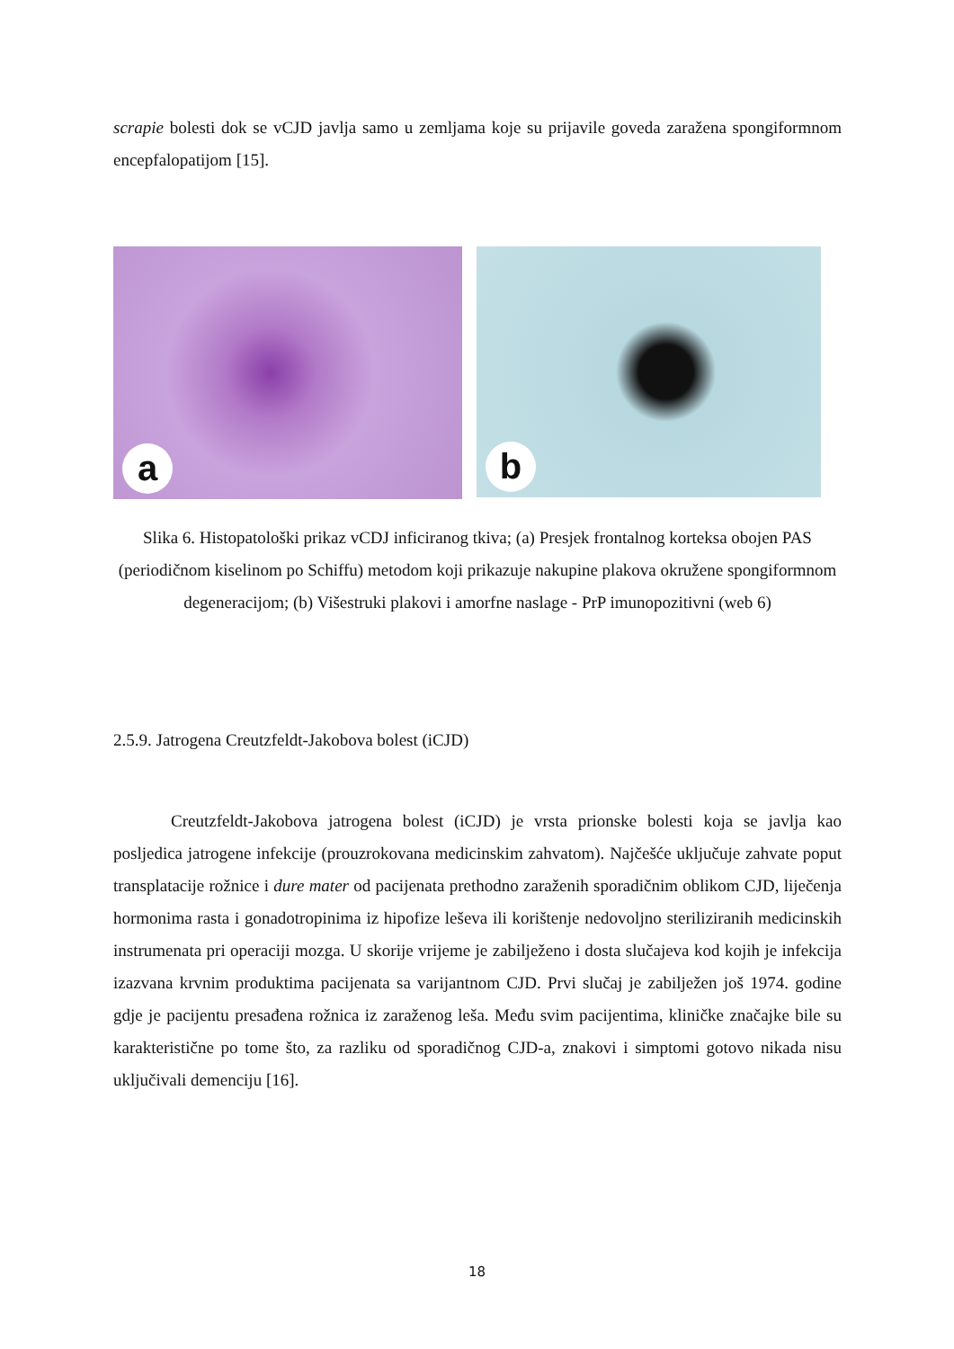scrapie bolesti dok se vCJD javlja samo u zemljama koje su prijavile goveda zaražena spongiformnom encepfalopatijom [15].
a
b
Slika 6. Histopatološki prikaz vCDJ inficiranog tkiva; (a) Presjek frontalnog korteksa obojen PAS (periodičnom kiselinom po Schiffu) metodom koji prikazuje nakupine plakova okružene spongiformnom degeneracijom; (b) Višestruki plakovi i amorfne naslage - PrP imunopozitivni (web 6)
2.5.9. Jatrogena Creutzfeldt-Jakobova bolest (iCJD)
Creutzfeldt-Jakobova jatrogena bolest (iCJD) je vrsta prionske bolesti koja se javlja kao posljedica jatrogene infekcije (prouzrokovana medicinskim zahvatom). Najčešće uključuje zahvate poput transplatacije rožnice i dure mater od pacijenata prethodno zaraženih sporadičnim oblikom CJD, liječenja hormonima rasta i gonadotropinima iz hipofize leševa ili korištenje nedovoljno steriliziranih medicinskih instrumenata pri operaciji mozga. U skorije vrijeme je zabilježeno i dosta slučajeva kod kojih je infekcija izazvana krvnim produktima pacijenata sa varijantnom CJD. Prvi slučaj je zabilježen još 1974. godine gdje je pacijentu presađena rožnica iz zaraženog leša. Među svim pacijentima, kliničke značajke bile su karakteristične po tome što, za razliku od sporadičnog CJD-a, znakovi i simptomi gotovo nikada nisu uključivali demenciju [16].
18